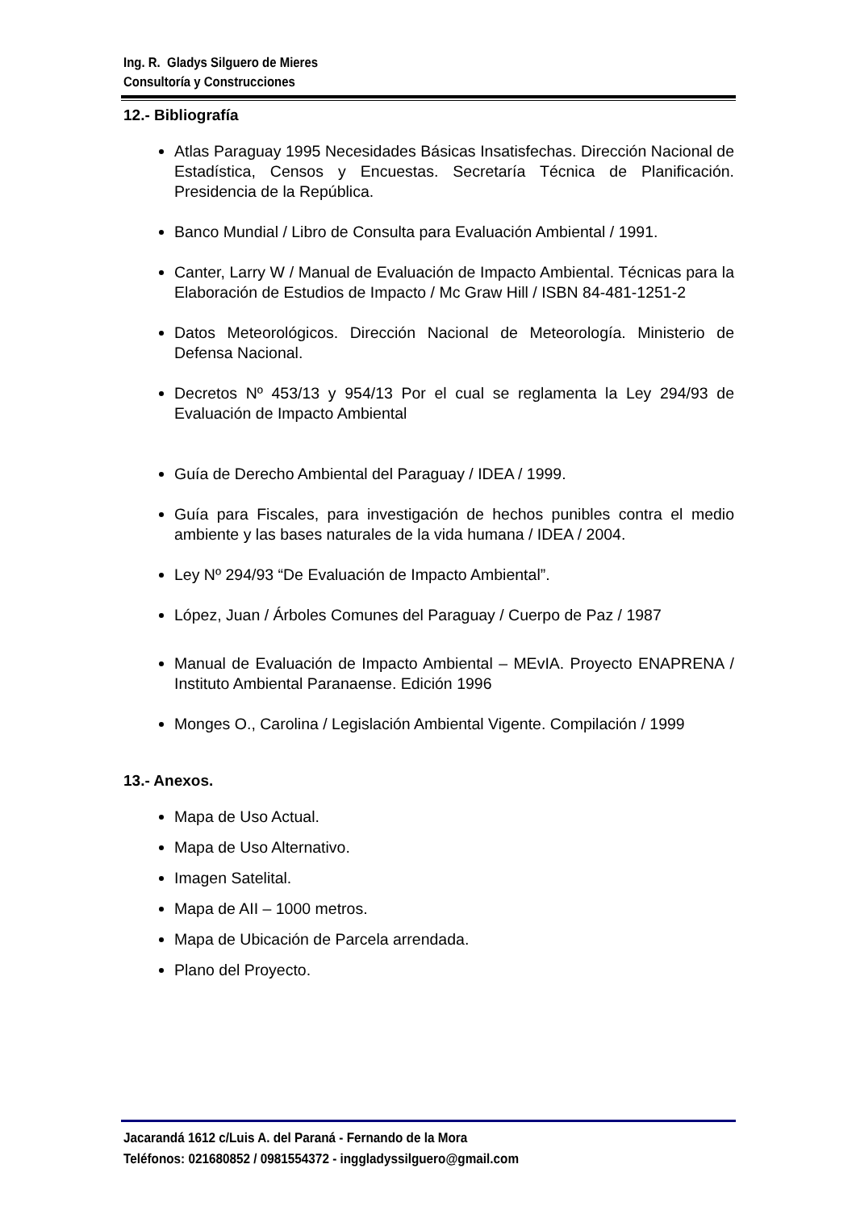Ing. R. Gladys Silguero de Mieres
Consultoría y Construcciones
12.- Bibliografía
Atlas Paraguay 1995 Necesidades Básicas Insatisfechas. Dirección Nacional de Estadística, Censos y Encuestas. Secretaría Técnica de Planificación. Presidencia de la República.
Banco Mundial / Libro de Consulta para Evaluación Ambiental / 1991.
Canter, Larry W / Manual de Evaluación de Impacto Ambiental. Técnicas para la Elaboración de Estudios de Impacto / Mc Graw Hill / ISBN 84-481-1251-2
Datos Meteorológicos. Dirección Nacional de Meteorología. Ministerio de Defensa Nacional.
Decretos Nº 453/13 y 954/13 Por el cual se reglamenta la Ley 294/93 de Evaluación de Impacto Ambiental
Guía de Derecho Ambiental del Paraguay / IDEA / 1999.
Guía para Fiscales, para investigación de hechos punibles contra el medio ambiente y las bases naturales de la vida humana / IDEA / 2004.
Ley Nº 294/93 “De Evaluación de Impacto Ambiental”.
López, Juan / Árboles Comunes del Paraguay / Cuerpo de Paz / 1987
Manual de Evaluación de Impacto Ambiental – MEvIA. Proyecto ENAPRENA / Instituto Ambiental Paranaense. Edición 1996
Monges O., Carolina / Legislación Ambiental Vigente. Compilación / 1999
13.- Anexos.
Mapa de Uso Actual.
Mapa de Uso Alternativo.
Imagen Satelital.
Mapa de AII – 1000 metros.
Mapa de Ubicación de Parcela arrendada.
Plano del Proyecto.
Jacarandá 1612 c/Luis A. del Paraná - Fernando de la Mora
Teléfonos: 021680852 / 0981554372 - inggladyssilguero@gmail.com